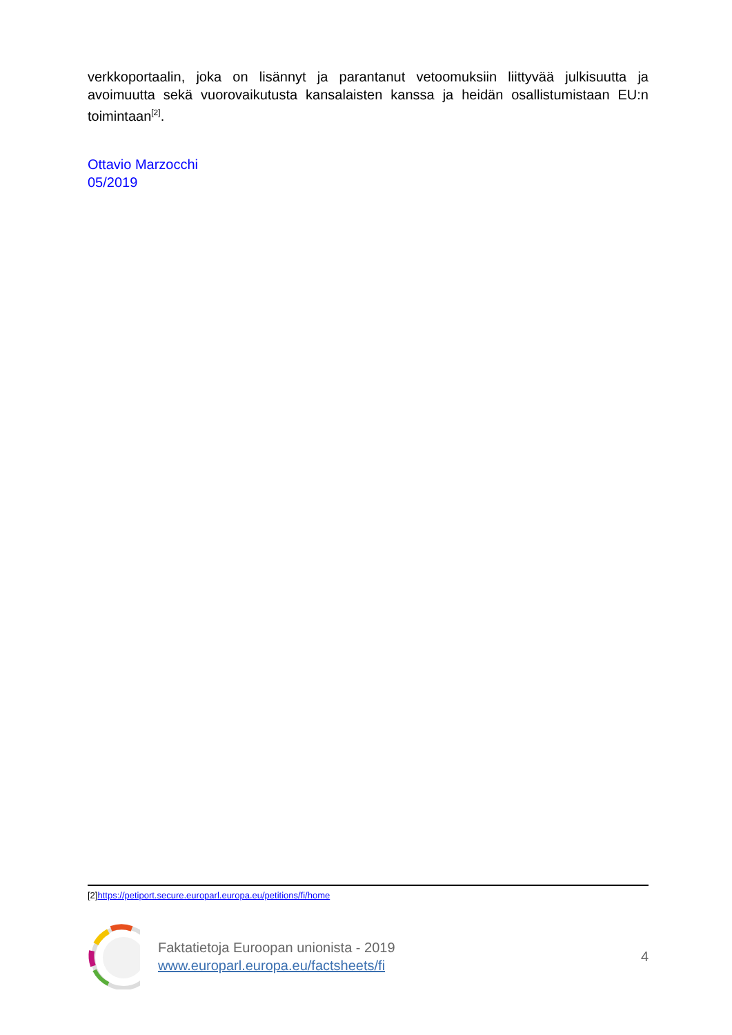verkkoportaalin, joka on lisännyt ja parantanut vetoomuksiin liittyvää julkisuutta ja avoimuutta sekä vuorovaikutusta kansalaisten kanssa ja heidän osallistumistaan EU:n toimintaan<sup>[2]</sup>.
Ottavio Marzocchi
05/2019
[2]https://petiport.secure.europarl.europa.eu/petitions/fi/home
Faktatietoja Euroopan unionista - 2019
www.europarl.europa.eu/factsheets/fi
4